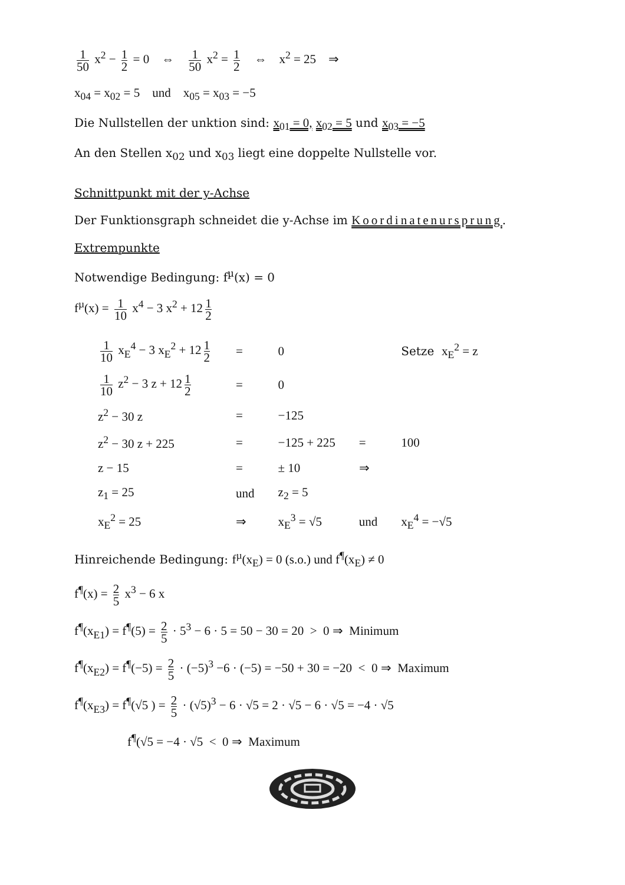1 50 x<sup>2</sup> − 1 2 = 0 ⇔ 1 50 x<sup>2</sup> = 1 2 ⇔ x<sup>2</sup> = 25 ⇒
x<sub>04</sub> = x<sub>02</sub> = 5 und x<sub>05</sub> = x<sub>03</sub> = −5
Die Nullstellen der unktion sind: x<sub>01</sub> = 0, x<sub>02</sub> = 5 und x<sub>03</sub> = −5
An den Stellen x<sub>02</sub> und x<sub>03</sub> liegt eine doppelte Nullstelle vor.
Schnittpunkt mit der y-Achse
Der Funktionsgraph schneidet die y-Achse im Koordinatenursprung.
Extrempunkte
Notwendige Bedingung: f<sup>µ</sup>(x) = 0
f<sup>µ</sup>(x) = 1 10 x<sup>4</sup> − 3 x<sup>2</sup> + 12 1 2
| 1 10 x<sub>E</sub><sup>4</sup> − 3 x<sub>E</sub><sup>2</sup> + 12 1 2 | = | 0 | | Setze x<sub>E</sub><sup>2</sup> = z |
| 1 10 z<sup>2</sup> − 3 z + 12 1 2 | = | 0 | | |
| z<sup>2</sup> − 30 z | = | −125 | | |
| z<sup>2</sup> − 30 z + 225 | = | −125 + 225 | = | 100 |
| z − 15 | = | ± 10 | ⇒ | |
| z<sub>1</sub> = 25 | und | z<sub>2</sub> = 5 | | |
| x<sub>E</sub><sup>2</sup> = 25 | ⇒ | x<sub>E</sub><sup>3</sup> = √5 | und | x<sub>E</sub><sup>4</sup> = −√5 |
Hinreichende Bedingung: f<sup>µ</sup>(x<sub>E</sub>) = 0 (s.o.) und f<sup>¶</sup>(x<sub>E</sub>) ≠ 0
f<sup>¶</sup>(x) = 2 5 x<sup>3</sup> − 6 x
f<sup>¶</sup>(x<sub>E1</sub>) = f<sup>¶</sup>(5) = 2 5 · 5<sup>3</sup> − 6 · 5 = 50 − 30 = 20 > 0 ⇒ Minimum
f<sup>¶</sup>(x<sub>E2</sub>) = f<sup>¶</sup>(−5) = 2 5 · (−5)<sup>3</sup> −6 · (−5) = −50 + 30 = −20 < 0 ⇒ Maximum
f<sup>¶</sup>(x<sub>E3</sub>) = f<sup>¶</sup>(√5 ) = 2 5 · (√5)<sup>3</sup> − 6 · √5 = 2 · √5 − 6 · √5 = −4 · √5
f<sup>¶</sup>(√5 = −4 · √5 < 0 ⇒ Maximum